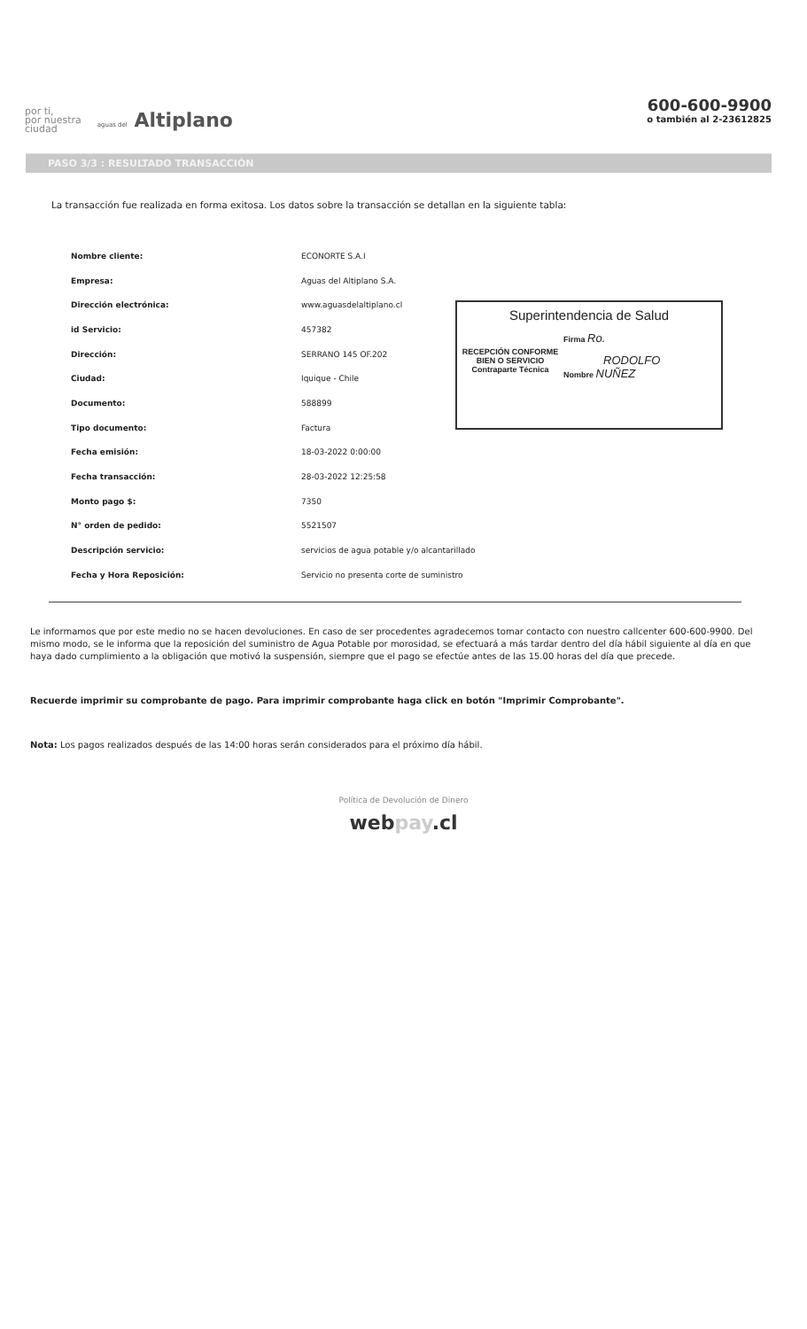por ti,
por nuestra
ciudad
aguas del Altiplano
600-600-9900
o también al 2-23612825
PASO 3/3 : RESULTADO TRANSACCIÓN
La transacción fue realizada en forma exitosa. Los datos sobre la transacción se detallan en la siguiente tabla:
| Nombre cliente: | ECONORTE S.A.I |
| Empresa: | Aguas del Altiplano S.A. |
| Dirección electrónica: | www.aguasdelaltiplano.cl |
| id Servicio: | 457382 |
| Dirección: | SERRANO 145 OF.202 |
| Ciudad: | Iquique - Chile |
| Documento: | 588899 |
| Tipo documento: | Factura |
| Fecha emisión: | 18-03-2022 0:00:00 |
| Fecha transacción: | 28-03-2022 12:25:58 |
| Monto pago $: | 7350 |
| N° orden de pedido: | 5521507 |
| Descripción servicio: | servicios de agua potable y/o alcantarillado |
| Fecha y Hora Reposición: | Servicio no presenta corte de suministro |
Superintendencia de Salud
RECEPCIÓN CONFORME
BIEN O SERVICIO
Contraparte Técnica
Firma Ro.
RODOLFO
Nombre NUÑEZ
Le informamos que por este medio no se hacen devoluciones. En caso de ser procedentes agradecemos tomar contacto con nuestro callcenter 600-600-9900. Del mismo modo, se le informa que la reposición del suministro de Agua Potable por morosidad, se efectuará a más tardar dentro del día hábil siguiente al día en que haya dado cumplimiento a la obligación que motivó la suspensión, siempre que el pago se efectúe antes de las 15.00 horas del día que precede.
Recuerde imprimir su comprobante de pago. Para imprimir comprobante haga click en botón "Imprimir Comprobante".
Nota: Los pagos realizados después de las 14:00 horas serán considerados para el próximo día hábil.
Política de Devolución de Dinero
webpay.cl